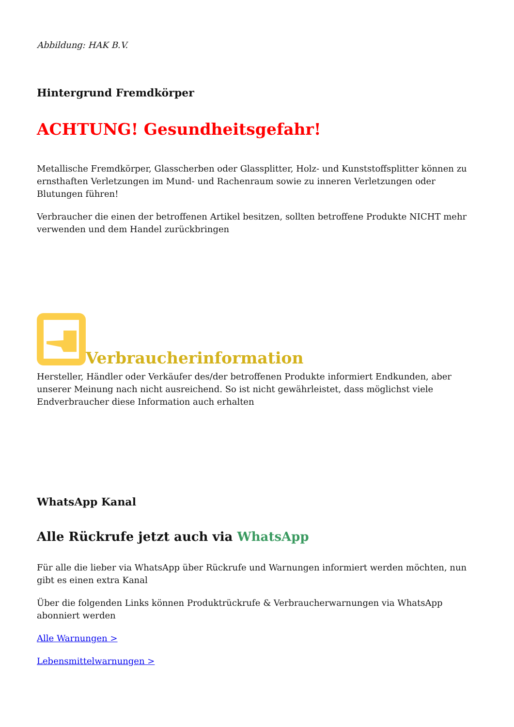Abbildung: HAK B.V.
Hintergrund Fremdkörper
ACHTUNG! Gesundheitsgefahr!
Metallische Fremdkörper, Glasscherben oder Glassplitter, Holz- und Kunststoffsplitter können zu ernsthaften Verletzungen im Mund- und Rachenraum sowie zu inneren Verletzungen oder Blutungen führen!
Verbraucher die einen der betroffenen Artikel besitzen, sollten betroffene Produkte NICHT mehr verwenden und dem Handel zurückbringen
Verbraucherinformation
Hersteller, Händler oder Verkäufer des/der betroffenen Produkte informiert Endkunden, aber unserer Meinung nach nicht ausreichend. So ist nicht gewährleistet, dass möglichst viele Endverbraucher diese Information auch erhalten
WhatsApp Kanal
Alle Rückrufe jetzt auch via WhatsApp
Für alle die lieber via WhatsApp über Rückrufe und Warnungen informiert werden möchten, nun gibt es einen extra Kanal
Über die folgenden Links können Produktrückrufe & Verbraucherwarnungen via WhatsApp abonniert werden
Alle Warnungen >
Lebensmittelwarnungen >